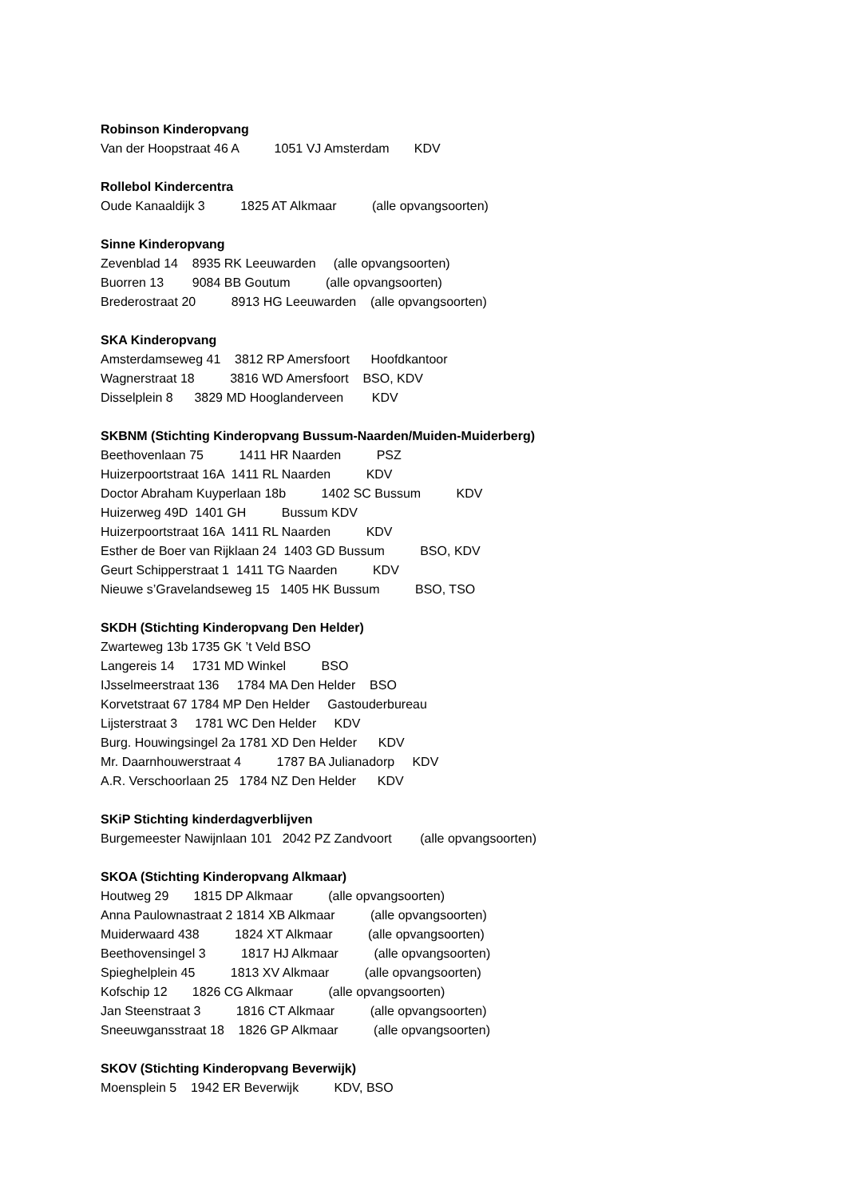Robinson Kinderopvang
Van der Hoopstraat 46 A 1051 VJ Amsterdam KDV
Rollebol Kindercentra
Oude Kanaaldijk 3 1825 AT Alkmaar (alle opvangsoorten)
Sinne Kinderopvang
Zevenblad 14 8935 RK Leeuwarden (alle opvangsoorten)
Buorren 13 9084 BB Goutum (alle opvangsoorten)
Brederostraat 20 8913 HG Leeuwarden (alle opvangsoorten)
SKA Kinderopvang
Amsterdamseweg 41 3812 RP Amersfoort Hoofdkantoor
Wagnerstraat 18 3816 WD Amersfoort BSO, KDV
Disselplein 8 3829 MD Hooglanderveen KDV
SKBNM (Stichting Kinderopvang Bussum-Naarden/Muiden-Muiderberg)
Beethovenlaan 75 1411 HR Naarden PSZ
Huizerpoortstraat 16A 1411 RL Naarden KDV
Doctor Abraham Kuyperlaan 18b 1402 SC Bussum KDV
Huizerweg 49D 1401 GH Bussum KDV
Huizerpoortstraat 16A 1411 RL Naarden KDV
Esther de Boer van Rijklaan 24 1403 GD Bussum BSO, KDV
Geurt Schipperstraat 1 1411 TG Naarden KDV
Nieuwe s’Gravelandseweg 15 1405 HK Bussum BSO, TSO
SKDH (Stichting Kinderopvang Den Helder)
Zwarteweg 13b 1735 GK ’t Veld BSO
Langereis 14 1731 MD Winkel BSO
IJsselmeerstraat 136 1784 MA Den Helder BSO
Korvetstraat 67 1784 MP Den Helder Gastouderbureau
Lijsterstraat 3 1781 WC Den Helder KDV
Burg. Houwingsingel 2a 1781 XD Den Helder KDV
Mr. Daarnhouwerstraat 4 1787 BA Julianadorp KDV
A.R. Verschoorlaan 25 1784 NZ Den Helder KDV
SKiP Stichting kinderdagverblijven
Burgemeester Nawijnlaan 101 2042 PZ Zandvoort (alle opvangsoorten)
SKOA (Stichting Kinderopvang Alkmaar)
Houtweg 29 1815 DP Alkmaar (alle opvangsoorten)
Anna Paulownastraat 2 1814 XB Alkmaar (alle opvangsoorten)
Muiderwaard 438 1824 XT Alkmaar (alle opvangsoorten)
Beethovensingel 3 1817 HJ Alkmaar (alle opvangsoorten)
Spieghelplein 45 1813 XV Alkmaar (alle opvangsoorten)
Kofschip 12 1826 CG Alkmaar (alle opvangsoorten)
Jan Steenstraat 3 1816 CT Alkmaar (alle opvangsoorten)
Sneeuwgansstraat 18 1826 GP Alkmaar (alle opvangsoorten)
SKOV (Stichting Kinderopvang Beverwijk)
Moensplein 5 1942 ER Beverwijk KDV, BSO